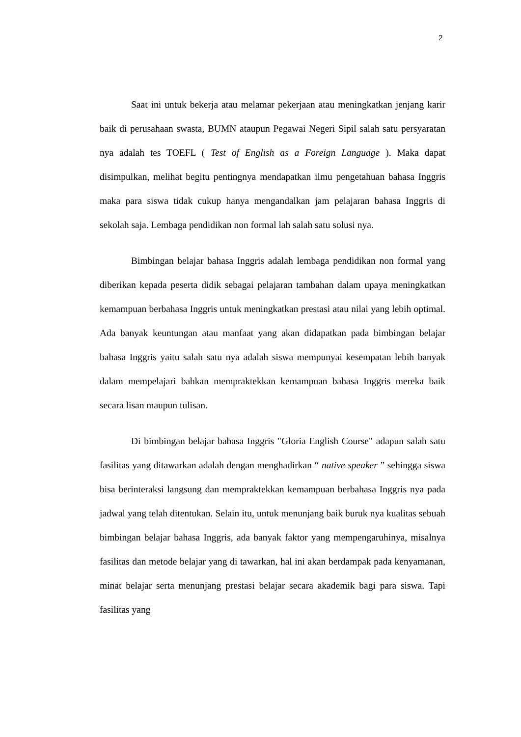2
Saat ini untuk bekerja atau melamar pekerjaan atau meningkatkan jenjang karir baik di perusahaan swasta, BUMN ataupun Pegawai Negeri Sipil salah satu persyaratan nya adalah tes TOEFL ( Test of English as a Foreign Language ). Maka dapat disimpulkan, melihat begitu pentingnya mendapatkan ilmu pengetahuan bahasa Inggris maka para siswa tidak cukup hanya mengandalkan jam pelajaran bahasa Inggris di sekolah saja. Lembaga pendidikan non formal lah salah satu solusi nya.
Bimbingan belajar bahasa Inggris adalah lembaga pendidikan non formal yang diberikan kepada peserta didik sebagai pelajaran tambahan dalam upaya meningkatkan kemampuan berbahasa Inggris untuk meningkatkan prestasi atau nilai yang lebih optimal. Ada banyak keuntungan atau manfaat yang akan didapatkan pada bimbingan belajar bahasa Inggris yaitu salah satu nya adalah siswa mempunyai kesempatan lebih banyak dalam mempelajari bahkan mempraktekkan kemampuan bahasa Inggris mereka baik secara lisan maupun tulisan.
Di bimbingan belajar bahasa Inggris "Gloria English Course" adapun salah satu fasilitas yang ditawarkan adalah dengan menghadirkan “ native speaker ” sehingga siswa bisa berinteraksi langsung dan mempraktekkan kemampuan berbahasa Inggris nya pada jadwal yang telah ditentukan. Selain itu, untuk menunjang baik buruk nya kualitas sebuah bimbingan belajar bahasa Inggris, ada banyak faktor yang mempengaruhinya, misalnya fasilitas dan metode belajar yang di tawarkan, hal ini akan berdampak pada kenyamanan, minat belajar serta menunjang prestasi belajar secara akademik bagi para siswa. Tapi fasilitas yang